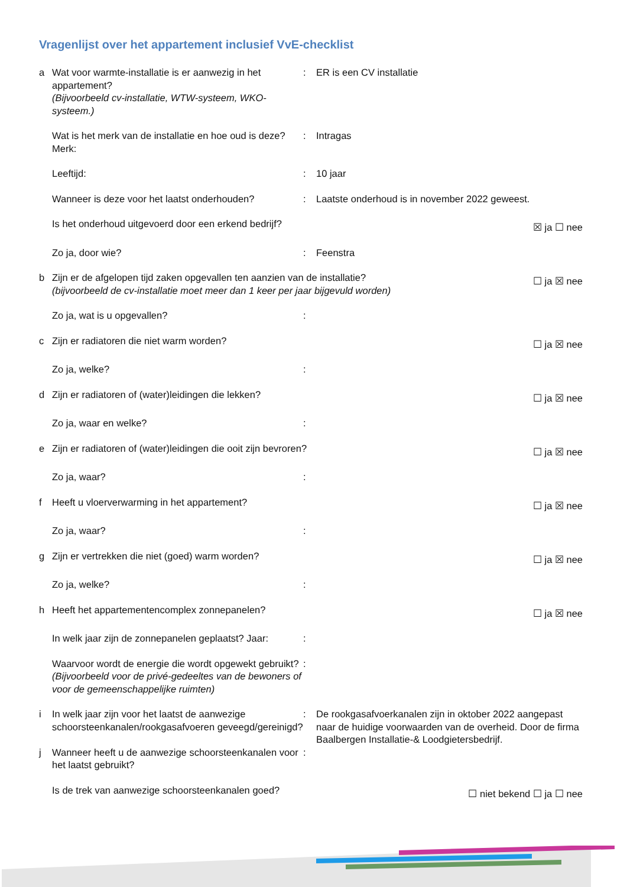Vragenlijst over het appartement inclusief VvE-checklist
a Wat voor warmte-installatie is er aanwezig in het appartement?
(Bijvoorbeeld cv-installatie, WTW-systeem, WKO-systeem.)
: ER is een CV installatie
Wat is het merk van de installatie en hoe oud is deze? Merk:
: Intragas
Leeftijd: : 10 jaar
Wanneer is deze voor het laatst onderhouden?
: Laatste onderhoud is in november 2022 geweest.
Is het onderhoud uitgevoerd door een erkend bedrijf?
☒ ja ☐ nee
Zo ja, door wie? : Feenstra
b Zijn er de afgelopen tijd zaken opgevallen ten aanzien van de installatie?
(bijvoorbeeld de cv-installatie moet meer dan 1 keer per jaar bijgevuld worden)
☐ ja ☒ nee
Zo ja, wat is u opgevallen? :
c Zijn er radiatoren die niet warm worden?
☐ ja ☒ nee
Zo ja, welke? :
d Zijn er radiatoren of (water)leidingen die lekken?
☐ ja ☒ nee
Zo ja, waar en welke? :
e Zijn er radiatoren of (water)leidingen die ooit zijn bevroren?
☐ ja ☒ nee
Zo ja, waar? :
f Heeft u vloerverwarming in het appartement?
☐ ja ☒ nee
Zo ja, waar? :
g Zijn er vertrekken die niet (goed) warm worden?
☐ ja ☒ nee
Zo ja, welke? :
h Heeft het appartementencomplex zonnepanelen?
☐ ja ☒ nee
In welk jaar zijn de zonnepanelen geplaatst? Jaar:
:
Waarvoor wordt de energie die wordt opgewekt gebruikt?
(Bijvoorbeeld voor de privé-gedeeltes van de bewoners of voor de gemeenschappelijke ruimten)
:
i In welk jaar zijn voor het laatst de aanwezige schoorsteenkanalen/rookgasafvoeren geveegd/gereinigd?
: De rookgasafvoerkanalen zijn in oktober 2022 aangepast naar de huidige voorwaarden van de overheid. Door de firma Baalbergen Installatie-& Loodgietersbedrijf.
j Wanneer heeft u de aanwezige schoorsteenkanalen voor het laatst gebruikt?
:
Is de trek van aanwezige schoorsteenkanalen goed?
☐ niet bekend ☐ ja ☐ nee